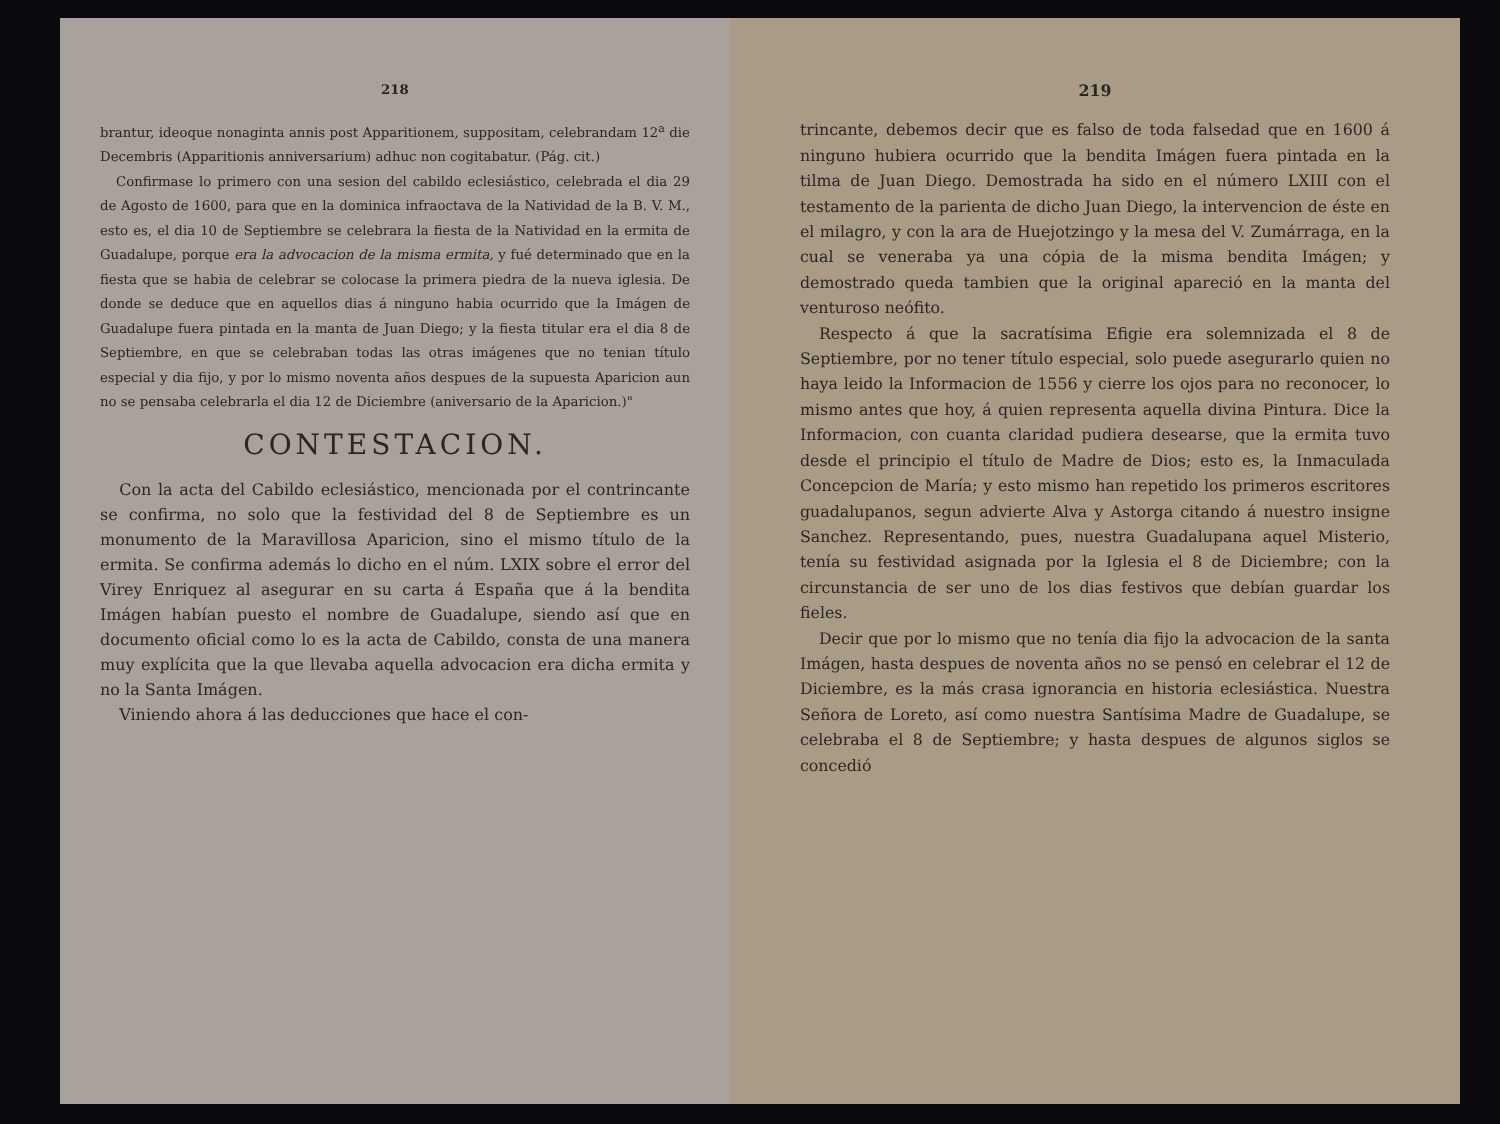218
brantur, ideoque nonaginta annis post Apparitionem, suppositam, celebrandam 12<sup>a</sup> die Decembris (Apparitionis anniversarium) adhuc non cogitabatur. (Pág. cit.)
Confirmase lo primero con una sesion del cabildo eclesiástico, celebrada el dia 29 de Agosto de 1600, para que en la dominica infraoctava de la Natividad de la B. V. M., esto es, el dia 10 de Septiembre se celebrara la fiesta de la Natividad en la ermita de Guadalupe, porque era la advocacion de la misma ermita, y fué determinado que en la fiesta que se habia de celebrar se colocase la primera piedra de la nueva iglesia. De donde se deduce que en aquellos dias á ninguno habia ocurrido que la Imágen de Guadalupe fuera pintada en la manta de Juan Diego; y la fiesta titular era el dia 8 de Septiembre, en que se celebraban todas las otras imágenes que no tenian título especial y dia fijo, y por lo mismo noventa años despues de la supuesta Aparicion aun no se pensaba celebrarla el dia 12 de Diciembre (aniversario de la Aparicion.)"
CONTESTACION.
Con la acta del Cabildo eclesiástico, mencionada por el contrincante se confirma, no solo que la festividad del 8 de Septiembre es un monumento de la Maravillosa Aparicion, sino el mismo título de la ermita. Se confirma además lo dicho en el núm. LXIX sobre el error del Virey Enriquez al asegurar en su carta á España que á la bendita Imágen habían puesto el nombre de Guadalupe, siendo así que en documento oficial como lo es la acta de Cabildo, consta de una manera muy explícita que la que llevaba aquella advocacion era dicha ermita y no la Santa Imágen.
Viniendo ahora á las deducciones que hace el con-
219
trincante, debemos decir que es falso de toda falsedad que en 1600 á ninguno hubiera ocurrido que la bendita Imágen fuera pintada en la tilma de Juan Diego. Demostrada ha sido en el número LXIII con el testamento de la parienta de dicho Juan Diego, la intervencion de éste en el milagro, y con la ara de Huejotzingo y la mesa del V. Zumárraga, en la cual se veneraba ya una cópia de la misma bendita Imágen; y demostrado queda tambien que la original apareció en la manta del venturoso neófito.
Respecto á que la sacratísima Efigie era solemnizada el 8 de Septiembre, por no tener título especial, solo puede asegurarlo quien no haya leido la Informacion de 1556 y cierre los ojos para no reconocer, lo mismo antes que hoy, á quien representa aquella divina Pintura. Dice la Informacion, con cuanta claridad pudiera desearse, que la ermita tuvo desde el principio el título de Madre de Dios; esto es, la Inmaculada Concepcion de María; y esto mismo han repetido los primeros escritores guadalupanos, segun advierte Alva y Astorga citando á nuestro insigne Sanchez. Representando, pues, nuestra Guadalupana aquel Misterio, tenía su festividad asignada por la Iglesia el 8 de Diciembre; con la circunstancia de ser uno de los dias festivos que debían guardar los fieles.
Decir que por lo mismo que no tenía dia fijo la advocacion de la santa Imágen, hasta despues de noventa años no se pensó en celebrar el 12 de Diciembre, es la más crasa ignorancia en historia eclesiástica. Nuestra Señora de Loreto, así como nuestra Santísima Madre de Guadalupe, se celebraba el 8 de Septiembre; y hasta despues de algunos siglos se concedió